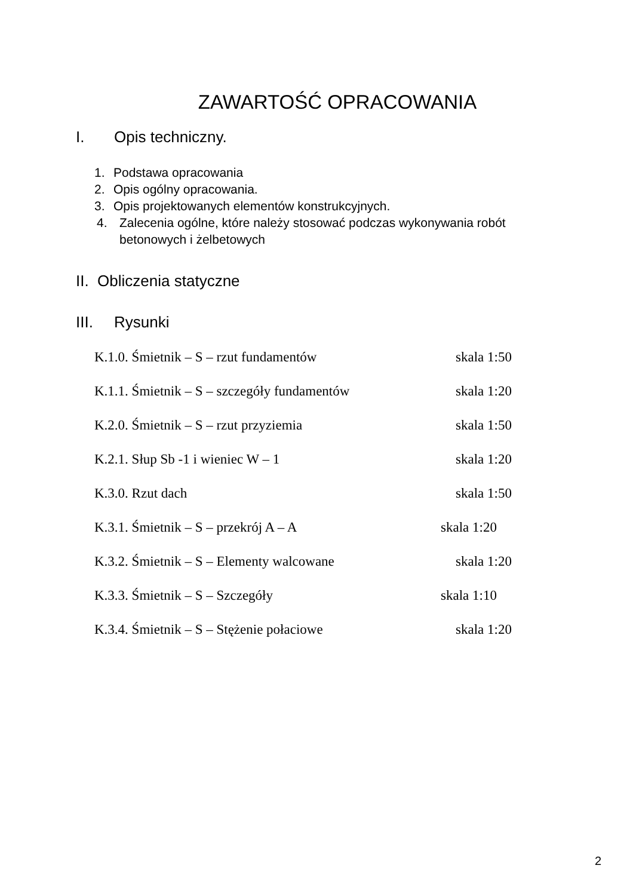ZAWARTOŚĆ OPRACOWANIA
I. Opis techniczny.
1. Podstawa opracowania
2. Opis ogólny opracowania.
3. Opis projektowanych elementów konstrukcyjnych.
4. Zalecenia ogólne, które należy stosować podczas wykonywania robót
betonowych i żelbetowych
II. Obliczenia statyczne
III. Rysunki
K.1.0. Śmietnik – S – rzut fundamentów skala 1:50
K.1.1. Śmietnik – S – szczegóły fundamentów skala 1:20
K.2.0. Śmietnik – S – rzut przyziemia skala 1:50
K.2.1. Słup Sb -1 i wieniec W – 1 skala 1:20
K.3.0. Rzut dach skala 1:50
K.3.1. Śmietnik – S – przekrój A – A skala 1:20
K.3.2. Śmietnik – S – Elementy walcowane skala 1:20
K.3.3. Śmietnik – S – Szczegóły skala 1:10
K.3.4. Śmietnik – S – Stężenie połaciowe skala 1:20
2